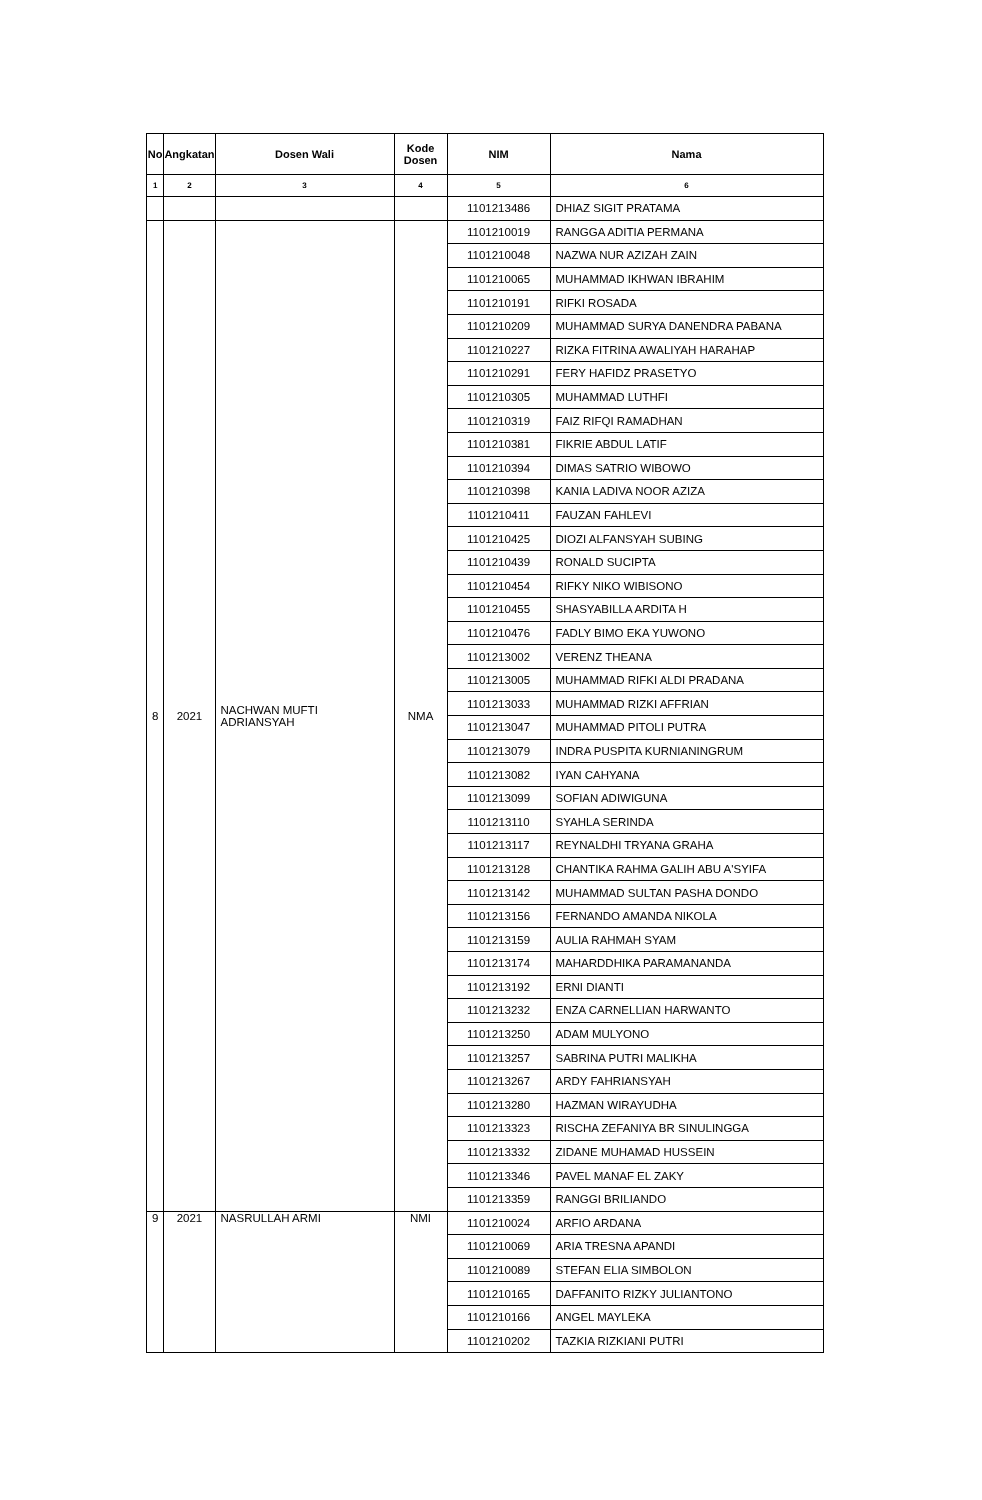| No | Angkatan | Dosen Wali | Kode Dosen | NIM | Nama |
| --- | --- | --- | --- | --- | --- |
| 1 | 2 | 3 | 4 | 5 | 6 |
| | | | | 1101213486 | DHIAZ SIGIT PRATAMA |
| 8 | 2021 | NACHWAN MUFTI ADRIANSYAH | NMA | 1101210019 | RANGGA ADITIA PERMANA |
| | | | | 1101210048 | NAZWA NUR AZIZAH ZAIN |
| | | | | 1101210065 | MUHAMMAD IKHWAN IBRAHIM |
| | | | | 1101210191 | RIFKI ROSADA |
| | | | | 1101210209 | MUHAMMAD SURYA DANENDRA PABANA |
| | | | | 1101210227 | RIZKA FITRINA AWALIYAH HARAHAP |
| | | | | 1101210291 | FERY HAFIDZ PRASETYO |
| | | | | 1101210305 | MUHAMMAD LUTHFI |
| | | | | 1101210319 | FAIZ RIFQI RAMADHAN |
| | | | | 1101210381 | FIKRIE ABDUL LATIF |
| | | | | 1101210394 | DIMAS SATRIO WIBOWO |
| | | | | 1101210398 | KANIA LADIVA NOOR AZIZA |
| | | | | 1101210411 | FAUZAN FAHLEVI |
| | | | | 1101210425 | DIOZI ALFANSYAH SUBING |
| | | | | 1101210439 | RONALD SUCIPTA |
| | | | | 1101210454 | RIFKY NIKO WIBISONO |
| | | | | 1101210455 | SHASYABILLA ARDITA H |
| | | | | 1101210476 | FADLY BIMO EKA YUWONO |
| | | | | 1101213002 | VERENZ THEANA |
| | | | | 1101213005 | MUHAMMAD RIFKI ALDI PRADANA |
| | | | | 1101213033 | MUHAMMAD RIZKI AFFRIAN |
| | | | | 1101213047 | MUHAMMAD PITOLI PUTRA |
| | | | | 1101213079 | INDRA PUSPITA KURNIANINGRUM |
| | | | | 1101213082 | IYAN CAHYANA |
| | | | | 1101213099 | SOFIAN ADIWIGUNA |
| | | | | 1101213110 | SYAHLA SERINDA |
| | | | | 1101213117 | REYNALDHI TRYANA GRAHA |
| | | | | 1101213128 | CHANTIKA RAHMA GALIH ABU A'SYIFA |
| | | | | 1101213142 | MUHAMMAD SULTAN PASHA DONDO |
| | | | | 1101213156 | FERNANDO AMANDA NIKOLA |
| | | | | 1101213159 | AULIA RAHMAH SYAM |
| | | | | 1101213174 | MAHARDDHIKA PARAMANANDA |
| | | | | 1101213192 | ERNI DIANTI |
| | | | | 1101213232 | ENZA CARNELLIAN HARWANTO |
| | | | | 1101213250 | ADAM MULYONO |
| | | | | 1101213257 | SABRINA PUTRI MALIKHA |
| | | | | 1101213267 | ARDY FAHRIANSYAH |
| | | | | 1101213280 | HAZMAN WIRAYUDHA |
| | | | | 1101213323 | RISCHA ZEFANIYA BR SINULINGGA |
| | | | | 1101213332 | ZIDANE MUHAMAD HUSSEIN |
| | | | | 1101213346 | PAVEL MANAF EL ZAKY |
| | | | | 1101213359 | RANGGI BRILIANDO |
| 9 | 2021 | NASRULLAH ARMI | NMI | 1101210024 | ARFIO ARDANA |
| | | | | 1101210069 | ARIA TRESNA APANDI |
| | | | | 1101210089 | STEFAN ELIA SIMBOLON |
| | | | | 1101210165 | DAFFANITO RIZKY JULIANTONO |
| | | | | 1101210166 | ANGEL MAYLEKA |
| | | | | 1101210202 | TAZKIA RIZKIANI PUTRI |